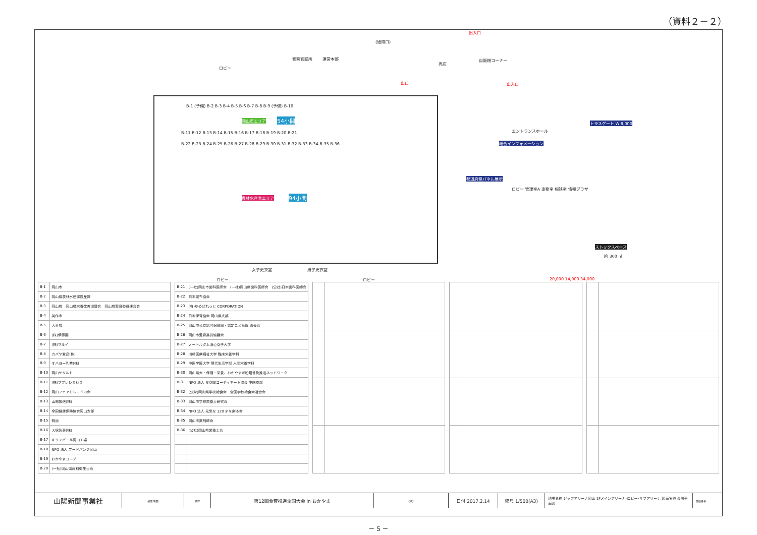（資料２－２）
出入口
(通用口)
警察官詰所 運営本部
ロビー
売店
自販機コーナー
出口 出入口
B-1 (予備) B-2 B-3 B-4 B-5 B-6 B-7 B-8 B-9 (予備) B-10
岡山市エリア 54小間
B-11 B-12 B-13 B-14 B-15 B-16 B-17 B-18 B-19 B-20 B-21
B-22 B-23 B-24 B-25 B-26 B-27 B-28 B-29 B-30 B-31 B-32 B-33 B-34 B-35 B-36
農林水産省エリア 94小間
エントランスホール
総合インフォメーション
トラスゲート W 8,000
都道府県パネル展示
ロビー 管理室A 事務室 相談室 情報プラザ
ストックスペース
約 300 ㎡
女子更衣室 男子更衣室
ロビー ロビー 20,000 14,000 34,000
| B-1 | 岡山市 |
| B-2 | 岡山県農林水産部農産課 |
| B-3 | 岡山県 岡山県栄養改善協議会 岡山県愛育委員連合会 |
| B-4 | 美作市 |
| B-5 | 大分県 |
| B-6 | (株)伊藤園 |
| B-7 | (株)マルイ |
| B-8 | カバヤ食品(株) |
| B-9 | オハヨー乳業(株) |
| B-10 | 岡山ヤクルト |
| B-11 | (株)ププレひまわり |
| B-12 | 岡山フェアトレードの会 |
| B-13 | 山陽放送(株) |
| B-14 | 全国健康保険協会岡山支部 |
| B-15 | 明治 |
| B-16 | 大塚製薬(株) |
| B-17 | キリンビール岡山工場 |
| B-18 | NPO 法人 フードバンク岡山 |
| B-19 | おかやまコープ |
| B-20 | (一社)岡山県歯科衛生士会 |
| B-21 | (一社)岡山市歯科医師会 (一社)岡山県歯科医師会 (公社)日本歯科医師会 |
| B-22 | 日本昆布協会 |
| B-23 | (有)ゆめぱれっと CORPORATION |
| B-24 | 日本保育協会 岡山県支部 |
| B-25 | 岡山市私立認可保育園・認定こども園 園長会 |
| B-26 | 岡山市愛育委員協議会 |
| B-27 | ノートルダム清心女子大学 |
| B-28 | 川崎医療福祉大学 臨床栄養学科 |
| B-29 | 中国学園大学 現代生活学部 人間栄養学科 |
| B-30 | 岡山県大・保福・栄養、おかやま米粉麺普及推進ネットワーク |
| B-31 | NPO 法人 食空間コーディネート協会 中国支部 |
| B-32 | (公財)岡山県学校給食会 全国学校給食会連合会 |
| B-33 | 岡山市学校栄養士研究会 |
| B-34 | NPO 法人 元気な 120 才を創る会 |
| B-35 | 岡山市薬剤師会 |
| B-36 | (公社)岡山県栄養士会 |
山陽新聞事業社
検図 製図 承認
第12回食育推進全国大会 in おかやま
改訂
日付 2017.2.14 縮尺 1/500(A3)
現場名称 ジップアリーナ岡山 1Fメインアリーナ･ロビー･サブアリーナ 図面名称 会場平面図
図面番号
－ 5 －